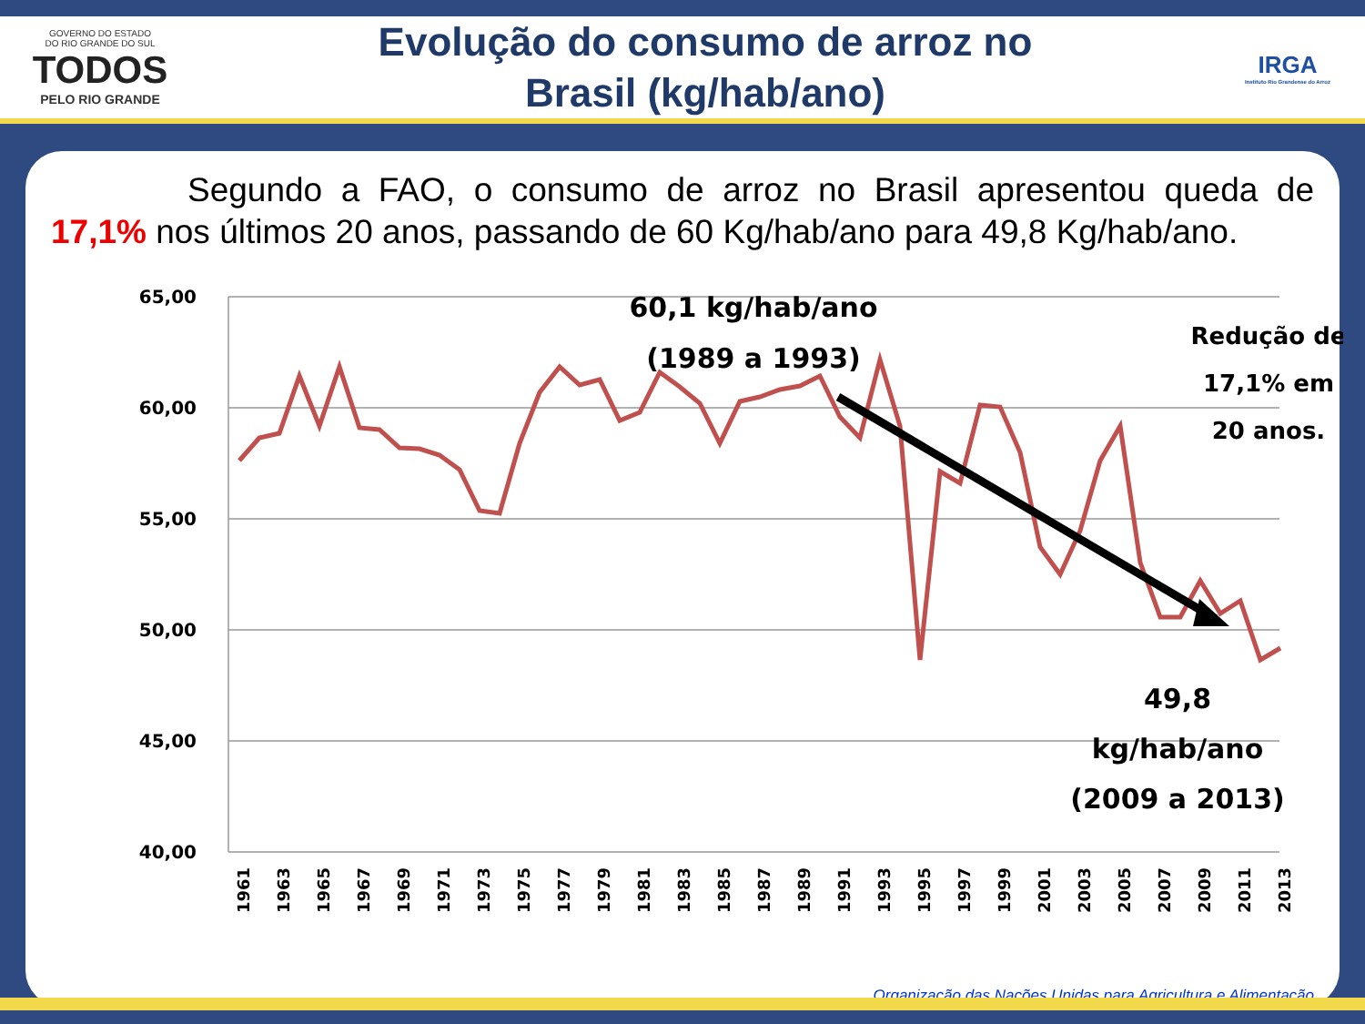GOVERNO DO ESTADO
DO RIO GRANDE DO SUL
TODOS
PELO RIO GRANDE
Evolução do consumo de arroz no
Brasil (kg/hab/ano)
IRGA
Instituto Rio Grandense do Arroz
Segundo a FAO, o consumo de arroz no Brasil apresentou queda de 17,1% nos últimos 20 anos, passando de 60 Kg/hab/ano para 49,8 Kg/hab/ano.
65,00
60,00
55,00
50,00
45,00
40,00
60,1 kg/hab/ano
(1989 a 1993)
49,8
kg/hab/ano
(2009 a 2013)
Redução de
17,1% em
20 anos.
1961
1963
1965
1967
1969
1971
1973
1975
1977
1979
1981
1983
1985
1987
1989
1991
1993
1995
1997
1999
2001
2003
2005
2007
2009
2011
2013
Organização das Nações Unidas para Agricultura e Alimentação